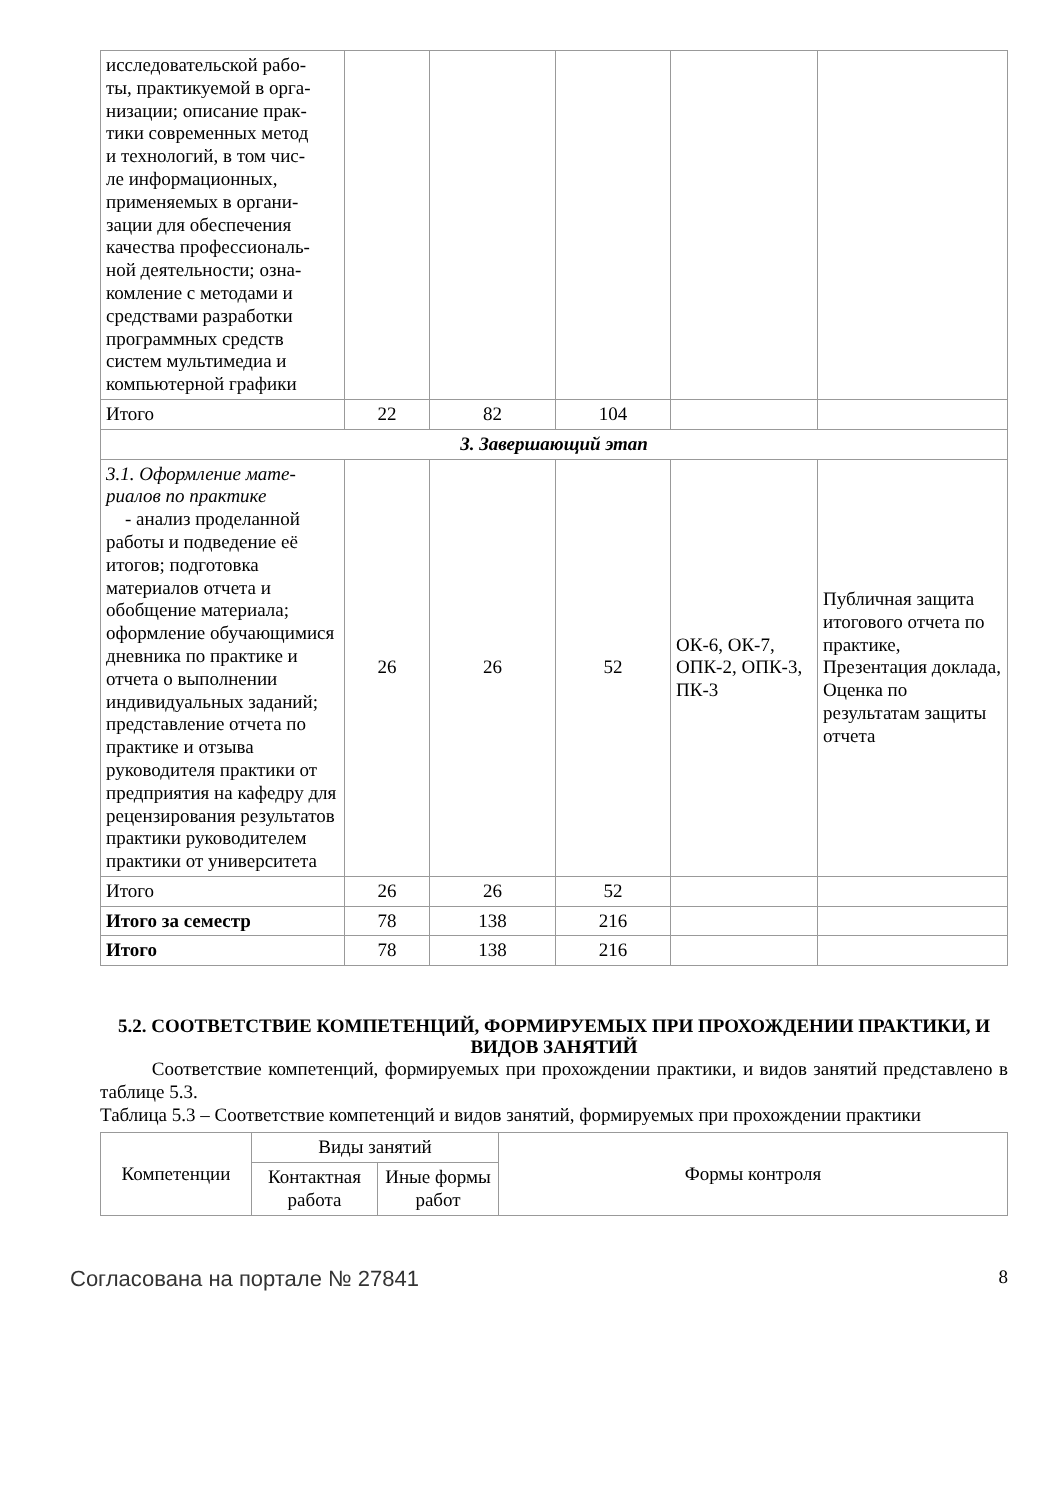| исследовательской рабо- ты, практикуемой в орга- низации; описание прак- тики современных метод и технологий, в том чис- ле информационных, применяемых в органи- зации для обеспечения качества профессиональ- ной деятельности; озна- комление с методами и средствами разработки программных средств систем мультимедиа и компьютерной графики | | | | | |
| Итого | 22 | 82 | 104 | | |
| 3. Завершающий этап | | | | | |
| 3.1. Оформление мате- риалов по практике - анализ проделанной работы и подведение её итогов; подготовка материалов отчета и обобщение материала; оформление обучающимися дневника по практике и отчета о выполнении индивидуальных заданий; представление отчета по практике и отзыва руководителя практики от предприятия на кафедру для рецензирования результатов практики руководителем практики от университета | 26 | 26 | 52 | ОК-6, ОК-7, ОПК-2, ОПК-3, ПК-3 | Публичная защита итогового отчета по практике, Презентация доклада, Оценка по результатам защиты отчета |
| Итого | 26 | 26 | 52 | | |
| Итого за семестр | 78 | 138 | 216 | | |
| Итого | 78 | 138 | 216 | | |
5.2. СООТВЕТСТВИЕ КОМПЕТЕНЦИЙ, ФОРМИРУЕМЫХ ПРИ ПРОХОЖДЕНИИ ПРАКТИКИ, И ВИДОВ ЗАНЯТИЙ
Соответствие компетенций, формируемых при прохождении практики, и видов занятий представлено в таблице 5.3.
Таблица 5.3 – Соответствие компетенций и видов занятий, формируемых при прохождении практики
| Компетенции | Виды занятий | | Формы контроля |
| --- | --- | --- | --- |
| | Контактная работа | Иные формы работ | |
Согласована на портале № 27841 8